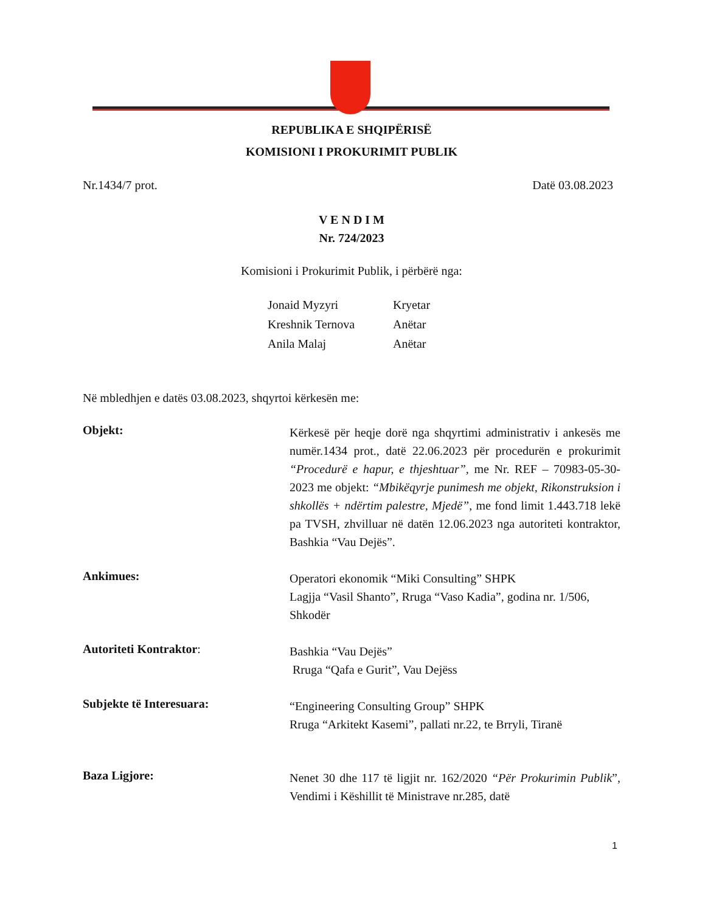REPUBLIKA E SHQIPËRISË
KOMISIONI I PROKURIMIT PUBLIK
Nr.1434/7 prot. Datë 03.08.2023
V E N D I M
Nr. 724/2023
Komisioni i Prokurimit Publik, i përbërë nga:
| Jonaid Myzyri | Kryetar |
| Kreshnik Ternova | Anëtar |
| Anila Malaj | Anëtar |
Në mbledhjen e datës 03.08.2023, shqyrtoi kërkesën me:
Objekt:
Kërkesë për heqje dorë nga shqyrtimi administrativ i ankesës me numër.1434 prot., datë 22.06.2023 për procedurën e prokurimit “Procedurë e hapur, e thjeshtuar”, me Nr. REF – 70983-05-30-2023 me objekt: “Mbikëqyrje punimesh me objekt, Rikonstruksion i shkollës + ndërtim palestre, Mjedë”, me fond limit 1.443.718 lekë pa TVSH, zhvilluar në datën 12.06.2023 nga autoriteti kontraktor, Bashkia “Vau Dejës”.
Ankimues:
Operatori ekonomik “Miki Consulting” SHPK
Lagjja “Vasil Shanto”, Rruga “Vaso Kadia”, godina nr. 1/506, Shkodër
Autoriteti Kontraktor:
Bashkia “Vau Dejës”
Rruga “Qafa e Gurit”, Vau Dejëss
Subjekte të Interesuara:
“Engineering Consulting Group” SHPK
Rruga “Arkitekt Kasemi”, pallati nr.22, te Brryli, Tiranë
Baza Ligjore:
Nenet 30 dhe 117 të ligjit nr. 162/2020 “Për Prokurimin Publik”, Vendimi i Këshillit të Ministrave nr.285, datë
1